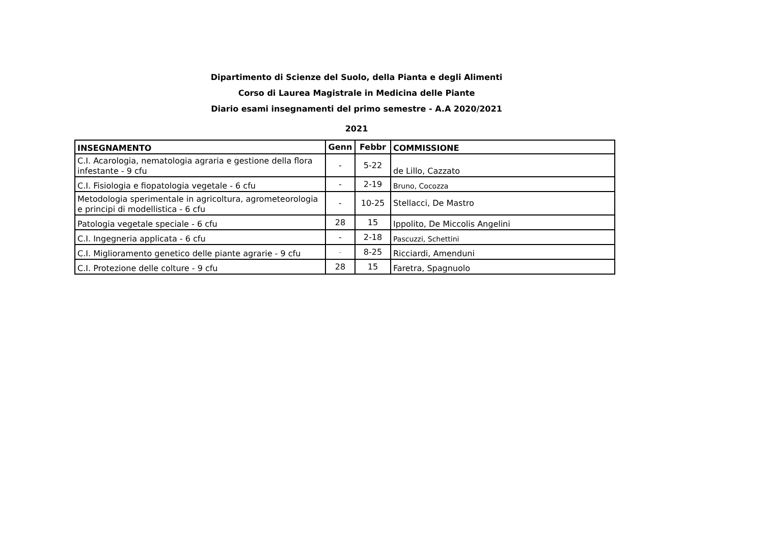Dipartimento di Scienze del Suolo, della Pianta e degli Alimenti
Corso di Laurea Magistrale in Medicina delle Piante
Diario esami insegnamenti del primo semestre - A.A 2020/2021
2021
| INSEGNAMENTO | Genn | Febbr | COMMISSIONE |
| --- | --- | --- | --- |
| C.I. Acarologia, nematologia agraria e gestione della flora infestante - 9 cfu | - | 5-22 | de Lillo, Cazzato |
| C.I. Fisiologia e fiopatologia vegetale - 6 cfu | - | 2-19 | Bruno, Cocozza |
| Metodologia sperimentale in agricoltura, agrometeorologia e principi di modellistica - 6 cfu | - | 10-25 | Stellacci, De Mastro |
| Patologia vegetale speciale - 6 cfu | 28 | 15 | Ippolito, De Miccolis Angelini |
| C.I. Ingegneria applicata - 6 cfu | - | 2-18 | Pascuzzi, Schettini |
| C.I. Miglioramento genetico delle piante agrarie - 9 cfu | - | 8-25 | Ricciardi, Amenduni |
| C.I. Protezione delle colture - 9 cfu | 28 | 15 | Faretra, Spagnuolo |